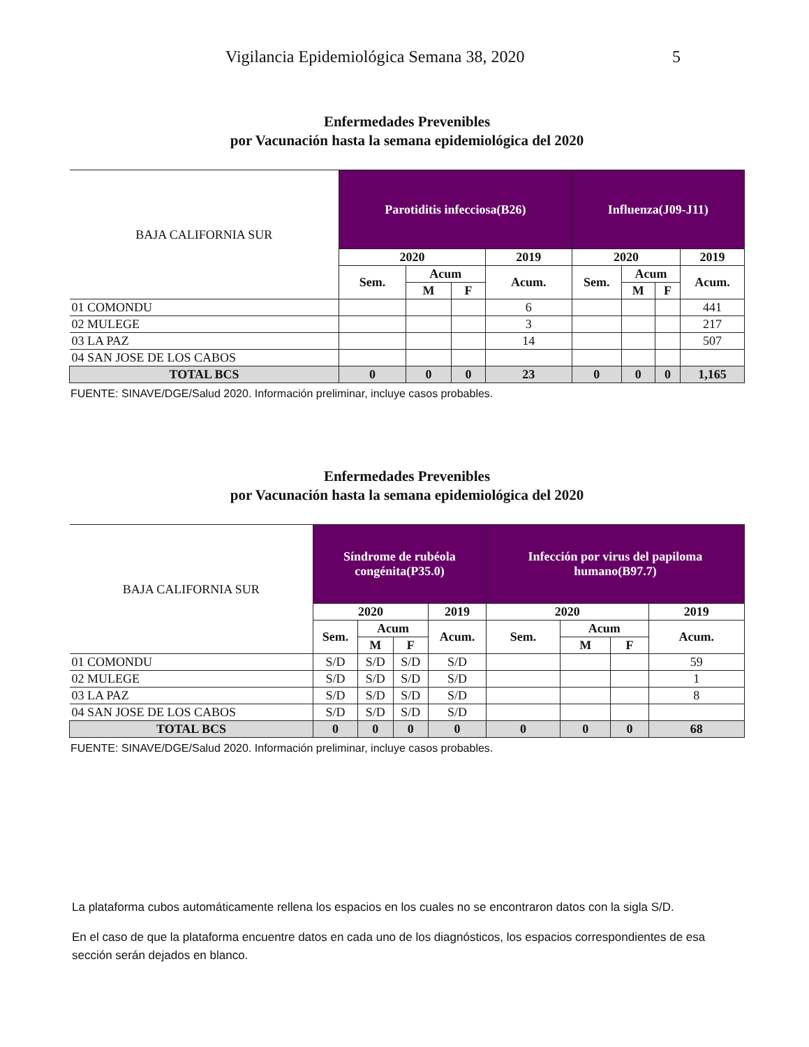Vigilancia Epidemiológica Semana 38, 2020 5
Enfermedades Prevenibles
por Vacunación hasta la semana epidemiológica del 2020
| BAJA CALIFORNIA SUR | Parotiditis infecciosa(B26) | | | | Influenza(J09-J11) | | | |
| | 2020 | | | 2019 | 2020 | | | 2019 |
| | Sem. | Acum | | Acum. | Sem. | Acum | | Acum. |
| | | M | F | | | M | F | |
| 01 COMONDU | | | | 6 | | | | 441 |
| 02 MULEGE | | | | 3 | | | | 217 |
| 03 LA PAZ | | | | 14 | | | | 507 |
| 04 SAN JOSE DE LOS CABOS | | | | | | | | |
| TOTAL BCS | 0 | 0 | 0 | 23 | 0 | 0 | 0 | 1,165 |
FUENTE: SINAVE/DGE/Salud 2020. Información preliminar, incluye casos probables.
Enfermedades Prevenibles
por Vacunación hasta la semana epidemiológica del 2020
| BAJA CALIFORNIA SUR | Síndrome de rubéola congénita(P35.0) | | | | Infección por virus del papiloma humano(B97.7) | | | |
| | 2020 | | | 2019 | 2020 | | | 2019 |
| | Sem. | Acum | | Acum. | Sem. | Acum | | Acum. |
| | | M | F | | | M | F | |
| 01 COMONDU | S/D | S/D | S/D | S/D | | | | 59 |
| 02 MULEGE | S/D | S/D | S/D | S/D | | | | 1 |
| 03 LA PAZ | S/D | S/D | S/D | S/D | | | | 8 |
| 04 SAN JOSE DE LOS CABOS | S/D | S/D | S/D | S/D | | | | |
| TOTAL BCS | 0 | 0 | 0 | 0 | 0 | 0 | 0 | 68 |
FUENTE: SINAVE/DGE/Salud 2020. Información preliminar, incluye casos probables.
La plataforma cubos automáticamente rellena los espacios en los cuales no se encontraron datos con la sigla S/D.
En el caso de que la plataforma encuentre datos en cada uno de los diagnósticos, los espacios correspondientes de esa sección serán dejados en blanco.